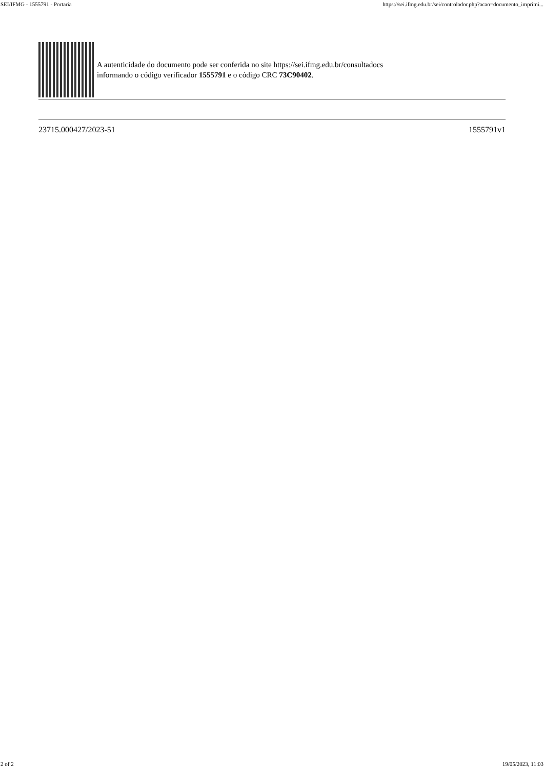SEI/IFMG - 1555791 - Portaria https://sei.ifmg.edu.br/sei/controlador.php?acao=documento_imprimi...
A autenticidade do documento pode ser conferida no site https://sei.ifmg.edu.br/consultadocs
informando o código verificador 1555791 e o código CRC 73C90402.
23715.000427/2023-51 1555791v1
2 of 2 19/05/2023, 11:03